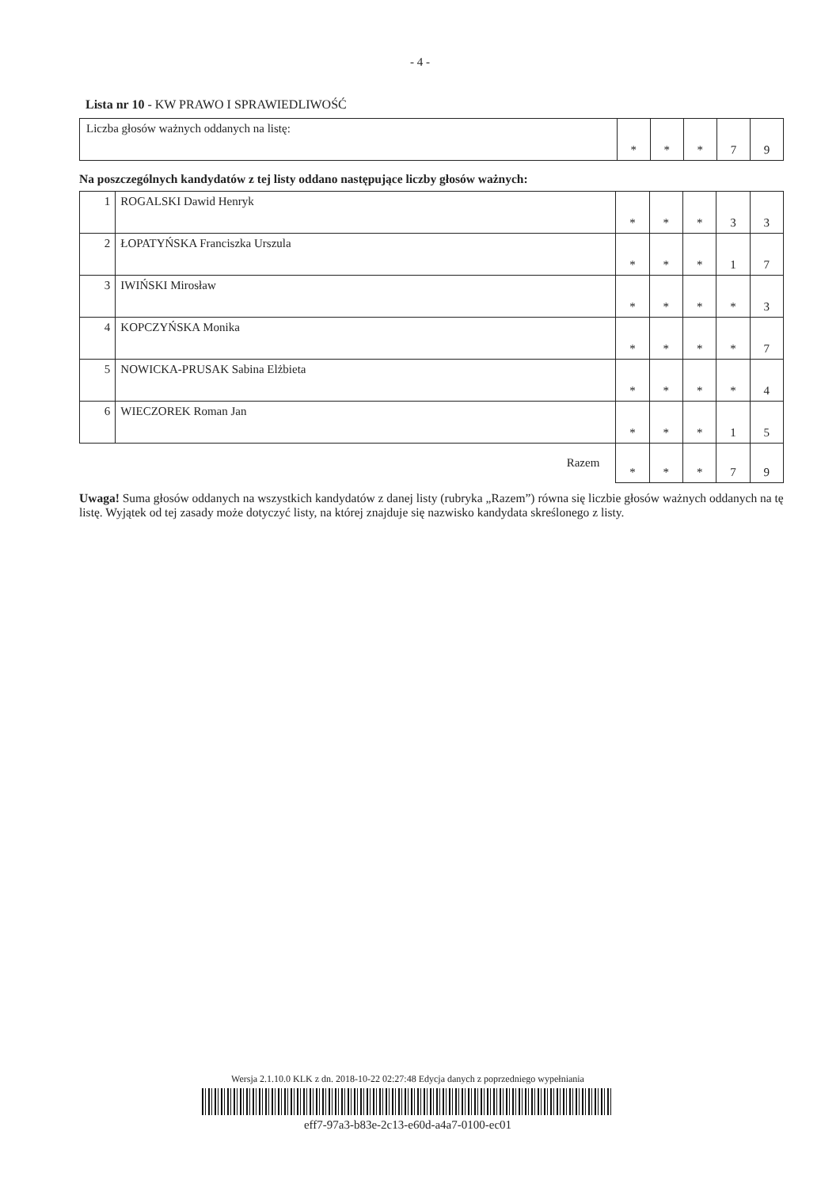- 4 -
Lista nr 10 - KW PRAWO I SPRAWIEDLIWOŚĆ
| Liczba głosów ważnych oddanych na listę: | * | * | * | 7 | 9 |
Na poszczególnych kandydatów z tej listy oddano następujące liczby głosów ważnych:
| 1 | ROGALSKI Dawid Henryk | * | * | * | 3 | 3 |
| 2 | ŁOPATYŃSKA Franciszka Urszula | * | * | * | 1 | 7 |
| 3 | IWIŃSKI Mirosław | * | * | * | * | 3 |
| 4 | KOPCZYŃSKA Monika | * | * | * | * | 7 |
| 5 | NOWICKA-PRUSAK Sabina Elżbieta | * | * | * | * | 4 |
| 6 | WIECZOREK Roman Jan | * | * | * | 1 | 5 |
| Razem | | * | * | * | 7 | 9 |
Uwaga! Suma głosów oddanych na wszystkich kandydatów z danej listy (rubryka „Razem”) równa się liczbie głosów ważnych oddanych na tę listę. Wyjątek od tej zasady może dotyczyć listy, na której znajduje się nazwisko kandydata skreślonego z listy.
Wersja 2.1.10.0 KLK z dn. 2018-10-22 02:27:48 Edycja danych z poprzedniego wypełniania
eff7-97a3-b83e-2c13-e60d-a4a7-0100-ec01